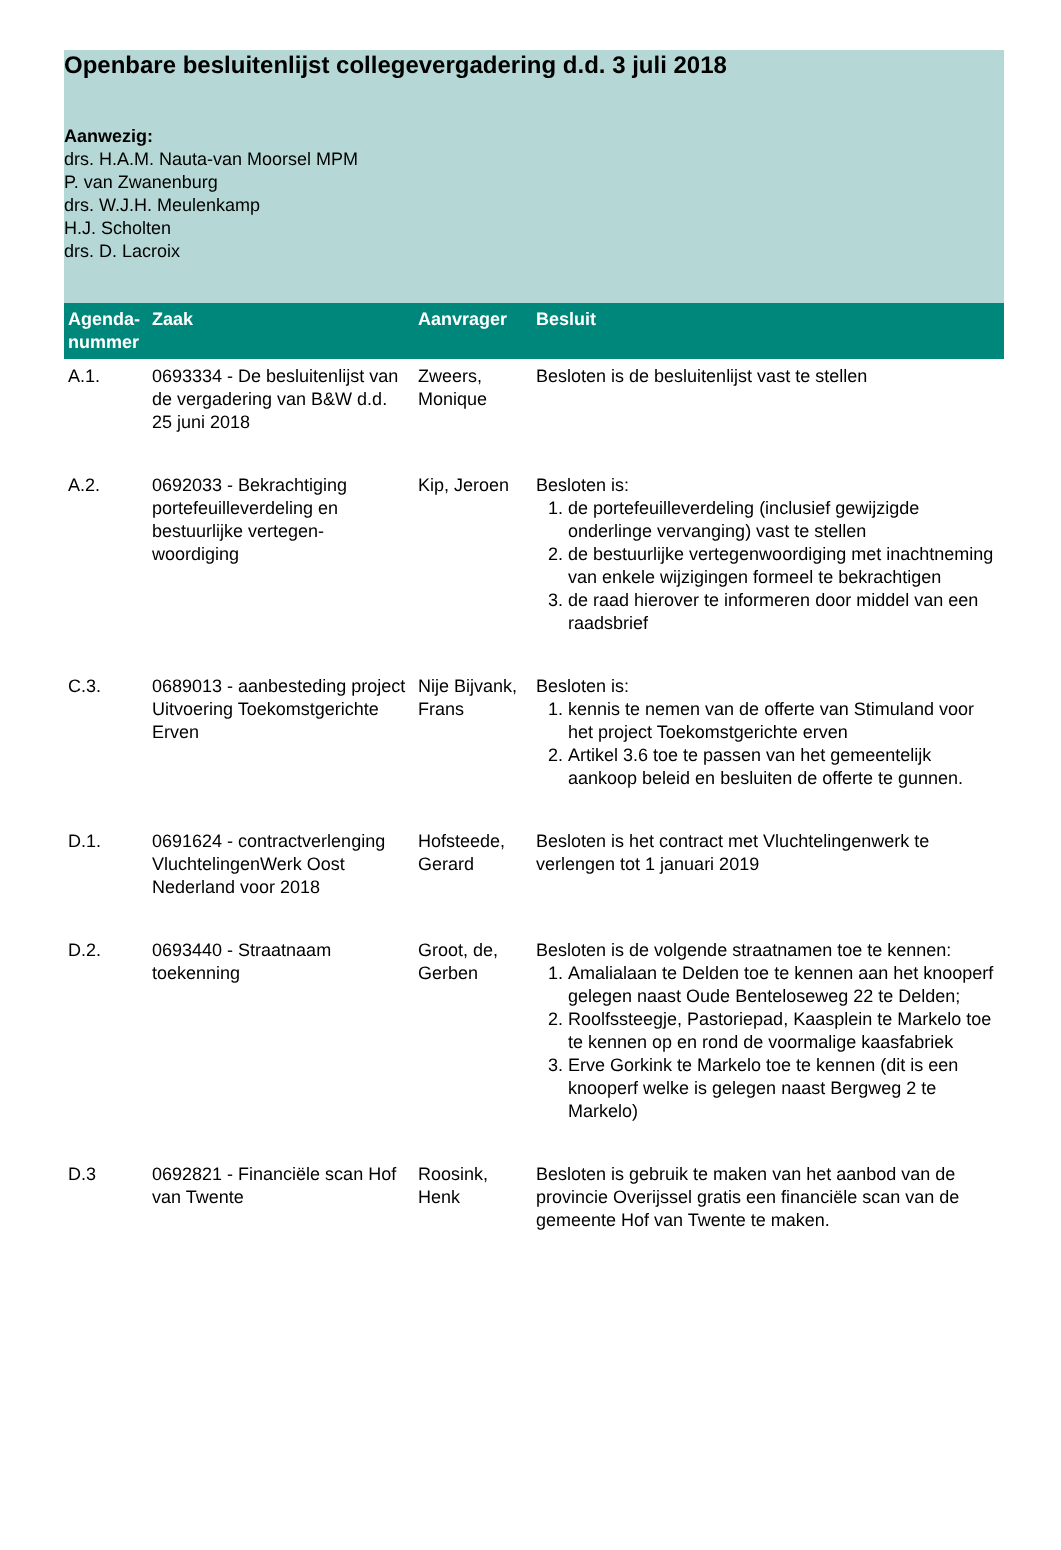Openbare besluitenlijst collegevergadering d.d. 3 juli 2018
Aanwezig:
drs. H.A.M. Nauta-van Moorsel MPM
P. van Zwanenburg
drs. W.J.H. Meulenkamp
H.J. Scholten
drs. D. Lacroix
| Agenda-nummer | Zaak | Aanvrager | Besluit |
| --- | --- | --- | --- |
| A.1. | 0693334 - De besluitenlijst van de vergadering van B&W d.d. 25 juni 2018 | Zweers, Monique | Besloten is de besluitenlijst vast te stellen |
| A.2. | 0692033 - Bekrachtiging portefeuilleverdeling en bestuurlijke vertegen-woordiging | Kip, Jeroen | Besloten is: 1. de portefeuilleverdeling (inclusief gewijzigde onderlinge vervanging) vast te stellen 2. de bestuurlijke vertegenwoordiging met inachtneming van enkele wijzigingen formeel te bekrachtigen 3. de raad hierover te informeren door middel van een raadsbrief |
| C.3. | 0689013 - aanbesteding project Uitvoering Toekomstgerichte Erven | Nije Bijvank, Frans | Besloten is: 1. kennis te nemen van de offerte van Stimuland voor het project Toekomstgerichte erven 2. Artikel 3.6 toe te passen van het gemeentelijk aankoop beleid en besluiten de offerte te gunnen. |
| D.1. | 0691624 - contractverlenging VluchtelingenWerk Oost Nederland voor 2018 | Hofsteede, Gerard | Besloten is het contract met Vluchtelingenwerk te verlengen tot 1 januari 2019 |
| D.2. | 0693440 - Straatnaam toekenning | Groot, de, Gerben | Besloten is de volgende straatnamen toe te kennen: 1. Amalialaan te Delden toe te kennen aan het knooperf gelegen naast Oude Benteloseweg 22 te Delden; 2. Roolfssteegje, Pastoriepad, Kaasplein te Markelo toe te kennen op en rond de voormalige kaasfabriek 3. Erve Gorkink te Markelo toe te kennen (dit is een knooperf welke is gelegen naast Bergweg 2 te Markelo) |
| D.3 | 0692821 - Financiële scan Hof van Twente | Roosink, Henk | Besloten is gebruik te maken van het aanbod van de provincie Overijssel gratis een financiële scan van de gemeente Hof van Twente te maken. |